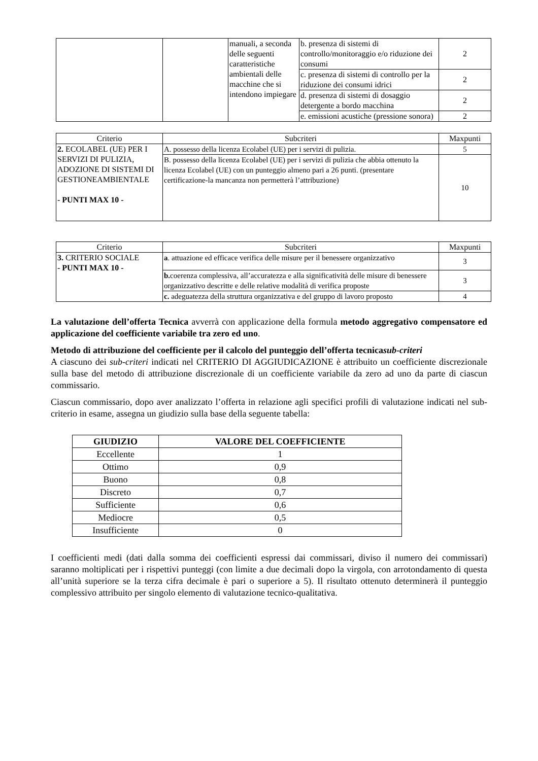| | | manuali, a seconda delle seguenti caratteristiche ambientali delle macchine che si intendono impiegare | b. presenza di sistemi di controllo/monitoraggio e/o riduzione dei consumi | 2 |
| | | | c. presenza di sistemi di controllo per la riduzione dei consumi idrici | 2 |
| | | | d. presenza di sistemi di dosaggio detergente a bordo macchina | 2 |
| | | | e. emissioni acustiche (pressione sonora) | 2 |
| Criterio | Subcriteri | Maxpunti |
| 2. ECOLABEL (UE) PER I SERVIZI DI PULIZIA, ADOZIONE DI SISTEMI DI GESTIONEAMBIENTALE - PUNTI MAX 10 - | A. possesso della licenza Ecolabel (UE) per i servizi di pulizia. | 5 |
| | B. possesso della licenza Ecolabel (UE) per i servizi di pulizia che abbia ottenuto la licenza Ecolabel (UE) con un punteggio almeno pari a 26 punti. (presentare certificazione-la mancanza non permetterà l’attribuzione) | 10 |
| Criterio | Subcriteri | Maxpunti |
| 3. CRITERIO SOCIALE - PUNTI MAX 10 - | a . attuazione ed efficace verifica delle misure per il benessere organizzativo | 3 |
| | b. coerenza complessiva, all’accuratezza e alla significatività delle misure di benessere organizzativo descritte e delle relative modalità di verifica proposte | 3 |
| | c. adeguatezza della struttura organizzativa e del gruppo di lavoro proposto | 4 |
La valutazione dell’offerta Tecnica avverrà con applicazione della formula metodo aggregativo compensatore ed applicazione del coefficiente variabile tra zero ed uno.
Metodo di attribuzione del coefficiente per il calcolo del punteggio dell’offerta tecnicasub-criteri
A ciascuno dei sub-criteri indicati nel CRITERIO DI AGGIUDICAZIONE è attribuito un coefficiente discrezionale sulla base del metodo di attribuzione discrezionale di un coefficiente variabile da zero ad uno da parte di ciascun commissario.
Ciascun commissario, dopo aver analizzato l’offerta in relazione agli specifici profili di valutazione indicati nel sub-criterio in esame, assegna un giudizio sulla base della seguente tabella:
| GIUDIZIO | VALORE DEL COEFFICIENTE |
| --- | --- |
| Eccellente | 1 |
| Ottimo | 0,9 |
| Buono | 0,8 |
| Discreto | 0,7 |
| Sufficiente | 0,6 |
| Mediocre | 0,5 |
| Insufficiente | 0 |
I coefficienti medi (dati dalla somma dei coefficienti espressi dai commissari, diviso il numero dei commissari) saranno moltiplicati per i rispettivi punteggi (con limite a due decimali dopo la virgola, con arrotondamento di questa all’unità superiore se la terza cifra decimale è pari o superiore a 5). Il risultato ottenuto determinerà il punteggio complessivo attribuito per singolo elemento di valutazione tecnico-qualitativa.